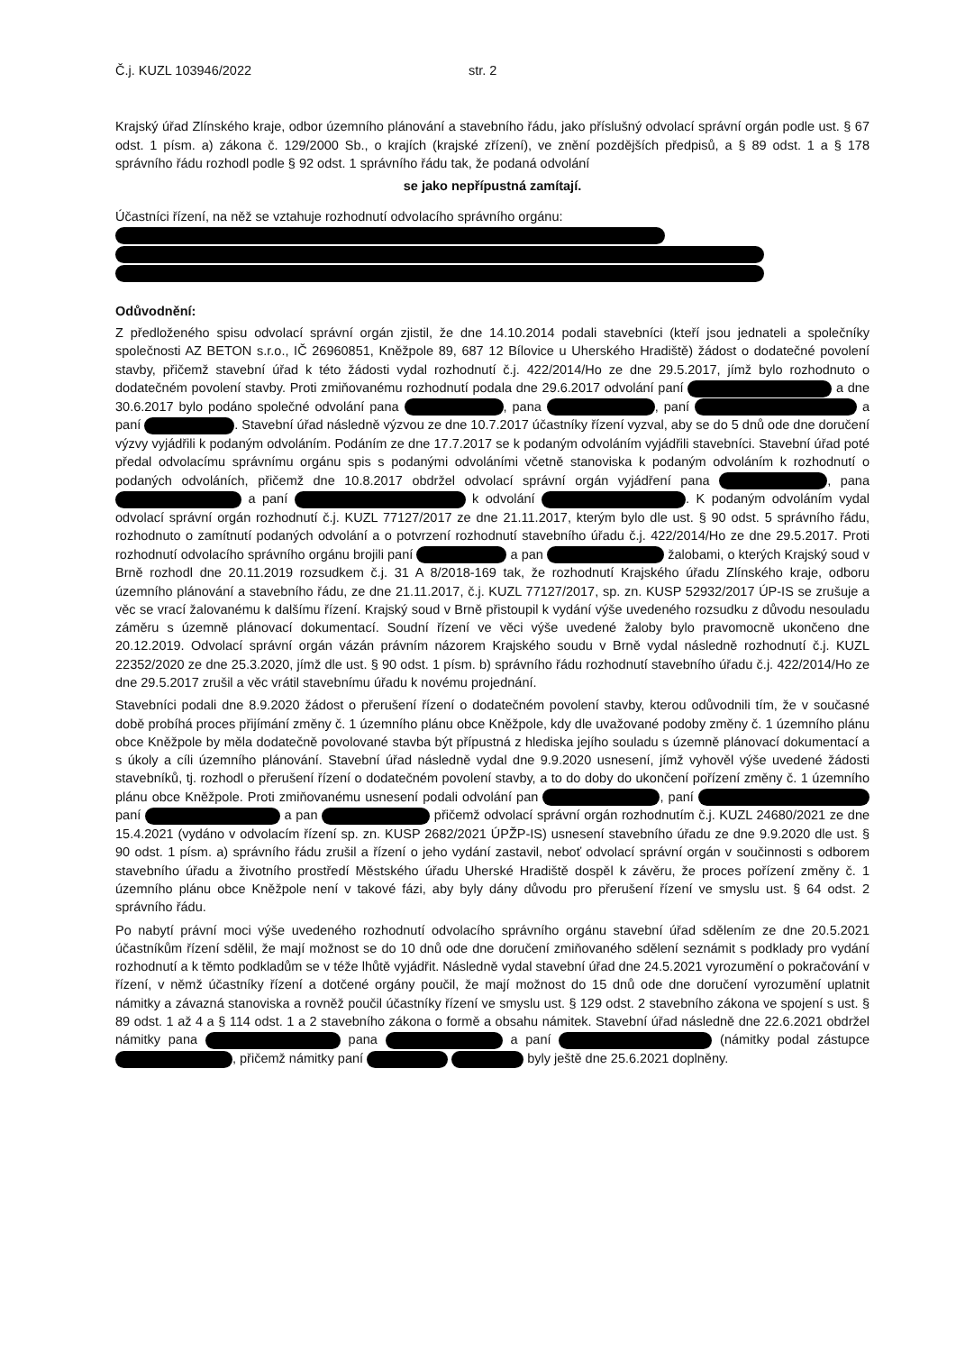Č.j. KUZL 103946/2022 str. 2
Krajský úřad Zlínského kraje, odbor územního plánování a stavebního řádu, jako příslušný odvolací správní orgán podle ust. § 67 odst. 1 písm. a) zákona č. 129/2000 Sb., o krajích (krajské zřízení), ve znění pozdějších předpisů, a § 89 odst. 1 a § 178 správního řádu rozhodl podle § 92 odst. 1 správního řádu tak, že podaná odvolání
se jako nepřípustná zamítají.
Účastníci řízení, na něž se vztahuje rozhodnutí odvolacího správního orgánu:
Odůvodnění:
Z předloženého spisu odvolací správní orgán zjistil, že dne 14.10.2014 podali stavebníci (kteří jsou jednateli a společníky společnosti AZ BETON s.r.o., IČ 26960851, Kněžpole 89, 687 12 Bílovice u Uherského Hradiště) žádost o dodatečné povolení stavby, přičemž stavební úřad k této žádosti vydal rozhodnutí č.j. 422/2014/Ho ze dne 29.5.2017, jímž bylo rozhodnuto o dodatečném povolení stavby. Proti zmiňovanému rozhodnutí podala dne 29.6.2017 odvolání paní a dne 30.6.2017 bylo podáno společné odvolání pana , pana , paní a paní . Stavební úřad následně výzvou ze dne 10.7.2017 účastníky řízení vyzval, aby se do 5 dnů ode dne doručení výzvy vyjádřili k podaným odvoláním. Podáním ze dne 17.7.2017 se k podaným odvoláním vyjádřili stavebníci. Stavební úřad poté předal odvolacímu správnímu orgánu spis s podanými odvoláními včetně stanoviska k podaným odvoláním k rozhodnutí o podaných odvoláních, přičemž dne 10.8.2017 obdržel odvolací správní orgán vyjádření pana , pana a paní k odvolání . K podaným odvoláním vydal odvolací správní orgán rozhodnutí č.j. KUZL 77127/2017 ze dne 21.11.2017, kterým bylo dle ust. § 90 odst. 5 správního řádu, rozhodnuto o zamítnutí podaných odvolání a o potvrzení rozhodnutí stavebního úřadu č.j. 422/2014/Ho ze dne 29.5.2017. Proti rozhodnutí odvolacího správního orgánu brojili paní a pan žalobami, o kterých Krajský soud v Brně rozhodl dne 20.11.2019 rozsudkem č.j. 31 A 8/2018-169 tak, že rozhodnutí Krajského úřadu Zlínského kraje, odboru územního plánování a stavebního řádu, ze dne 21.11.2017, č.j. KUZL 77127/2017, sp. zn. KUSP 52932/2017 ÚP-IS se zrušuje a věc se vrací žalovanému k dalšímu řízení. Krajský soud v Brně přistoupil k vydání výše uvedeného rozsudku z důvodu nesouladu záměru s územně plánovací dokumentací. Soudní řízení ve věci výše uvedené žaloby bylo pravomocně ukončeno dne 20.12.2019. Odvolací správní orgán vázán právním názorem Krajského soudu v Brně vydal následně rozhodnutí č.j. KUZL 22352/2020 ze dne 25.3.2020, jímž dle ust. § 90 odst. 1 písm. b) správního řádu rozhodnutí stavebního úřadu č.j. 422/2014/Ho ze dne 29.5.2017 zrušil a věc vrátil stavebnímu úřadu k novému projednání.
Stavebníci podali dne 8.9.2020 žádost o přerušení řízení o dodatečném povolení stavby, kterou odůvodnili tím, že v současné době probíhá proces přijímání změny č. 1 územního plánu obce Kněžpole, kdy dle uvažované podoby změny č. 1 územního plánu obce Kněžpole by měla dodatečně povolované stavba být přípustná z hlediska jejího souladu s územně plánovací dokumentací a s úkoly a cíli územního plánování. Stavební úřad následně vydal dne 9.9.2020 usnesení, jímž vyhověl výše uvedené žádosti stavebníků, tj. rozhodl o přerušení řízení o dodatečném povolení stavby, a to do doby do ukončení pořízení změny č. 1 územního plánu obce Kněžpole. Proti zmiňovanému usnesení podali odvolání pan , paní paní a pan přičemž odvolací správní orgán rozhodnutím č.j. KUZL 24680/2021 ze dne 15.4.2021 (vydáno v odvolacím řízení sp. zn. KUSP 2682/2021 ÚPŽP-IS) usnesení stavebního úřadu ze dne 9.9.2020 dle ust. § 90 odst. 1 písm. a) správního řádu zrušil a řízení o jeho vydání zastavil, neboť odvolací správní orgán v součinnosti s odborem stavebního úřadu a životního prostředí Městského úřadu Uherské Hradiště dospěl k závěru, že proces pořízení změny č. 1 územního plánu obce Kněžpole není v takové fázi, aby byly dány důvodu pro přerušení řízení ve smyslu ust. § 64 odst. 2 správního řádu.
Po nabytí právní moci výše uvedeného rozhodnutí odvolacího správního orgánu stavební úřad sdělením ze dne 20.5.2021 účastníkům řízení sdělil, že mají možnost se do 10 dnů ode dne doručení zmiňovaného sdělení seznámit s podklady pro vydání rozhodnutí a k těmto podkladům se v téže lhůtě vyjádřit. Následně vydal stavební úřad dne 24.5.2021 vyrozumění o pokračování v řízení, v němž účastníky řízení a dotčené orgány poučil, že mají možnost do 15 dnů ode dne doručení vyrozumění uplatnit námitky a závazná stanoviska a rovněž poučil účastníky řízení ve smyslu ust. § 129 odst. 2 stavebního zákona ve spojení s ust. § 89 odst. 1 až 4 a § 114 odst. 1 a 2 stavebního zákona o formě a obsahu námitek. Stavební úřad následně dne 22.6.2021 obdržel námitky pana pana a paní (námitky podal zástupce , přičemž námitky paní byly ještě dne 25.6.2021 doplněny.